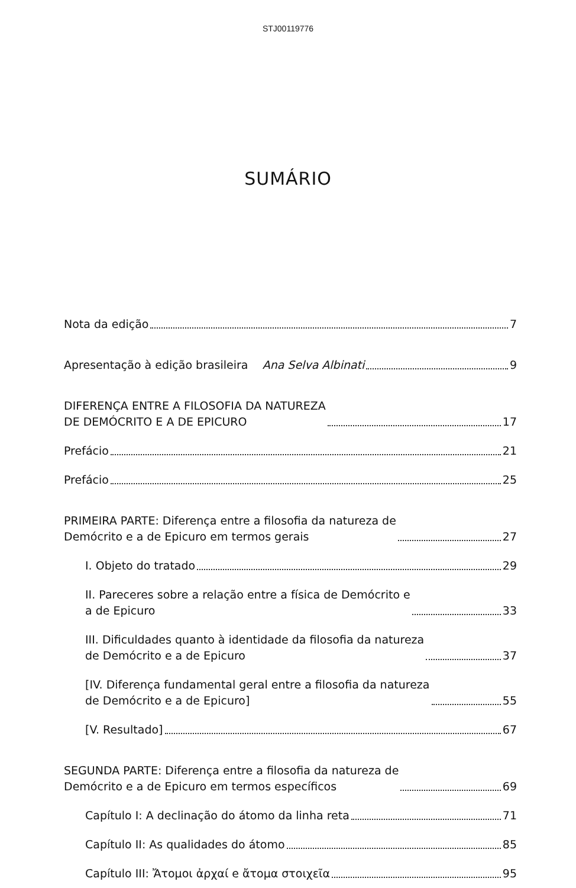STJ00119776
SUMÁRIO
Nota da edição 7
Apresentação à edição brasileira Ana Selva Albinati 9
DIFERENÇA ENTRE A FILOSOFIA DA NATUREZA
DE DEMÓCRITO E A DE EPICURO 17
Prefácio 21
Prefácio 25
PRIMEIRA PARTE: Diferença entre a filosofia da natureza de
Demócrito e a de Epicuro em termos gerais 27
I. Objeto do tratado 29
II. Pareceres sobre a relação entre a física de Demócrito e
a de Epicuro 33
III. Dificuldades quanto à identidade da filosofia da natureza
de Demócrito e a de Epicuro 37
[IV. Diferença fundamental geral entre a filosofia da natureza
de Demócrito e a de Epicuro] 55
[V. Resultado] 67
SEGUNDA PARTE: Diferença entre a filosofia da natureza de
Demócrito e a de Epicuro em termos específicos 69
Capítulo I: A declinação do átomo da linha reta 71
Capítulo II: As qualidades do átomo 85
Capítulo III: Ἄτομοι ἀρχαί e ἄτομα στοιχεῖα 95